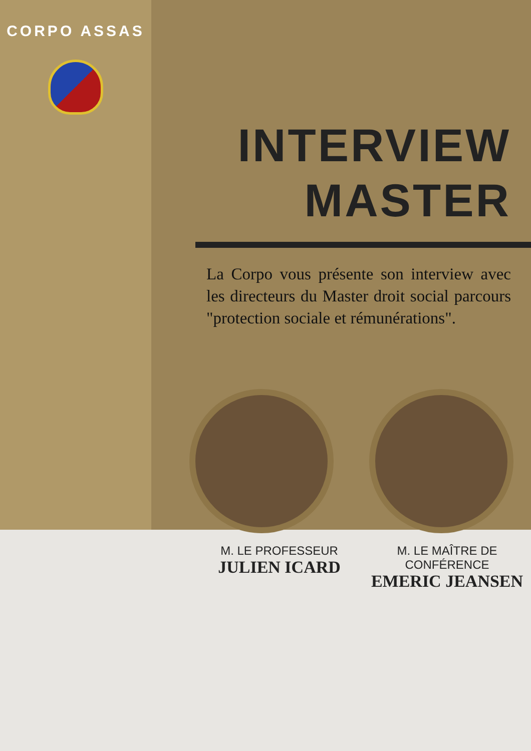CORPO ASSAS
INTERVIEW
MASTER
La Corpo vous présente son interview avec les directeurs du Master droit social parcours "protection sociale et rémunérations".
M. LE PROFESSEUR
JULIEN ICARD
M. LE MAÎTRE DE CONFÉRENCE
EMERIC JEANSEN